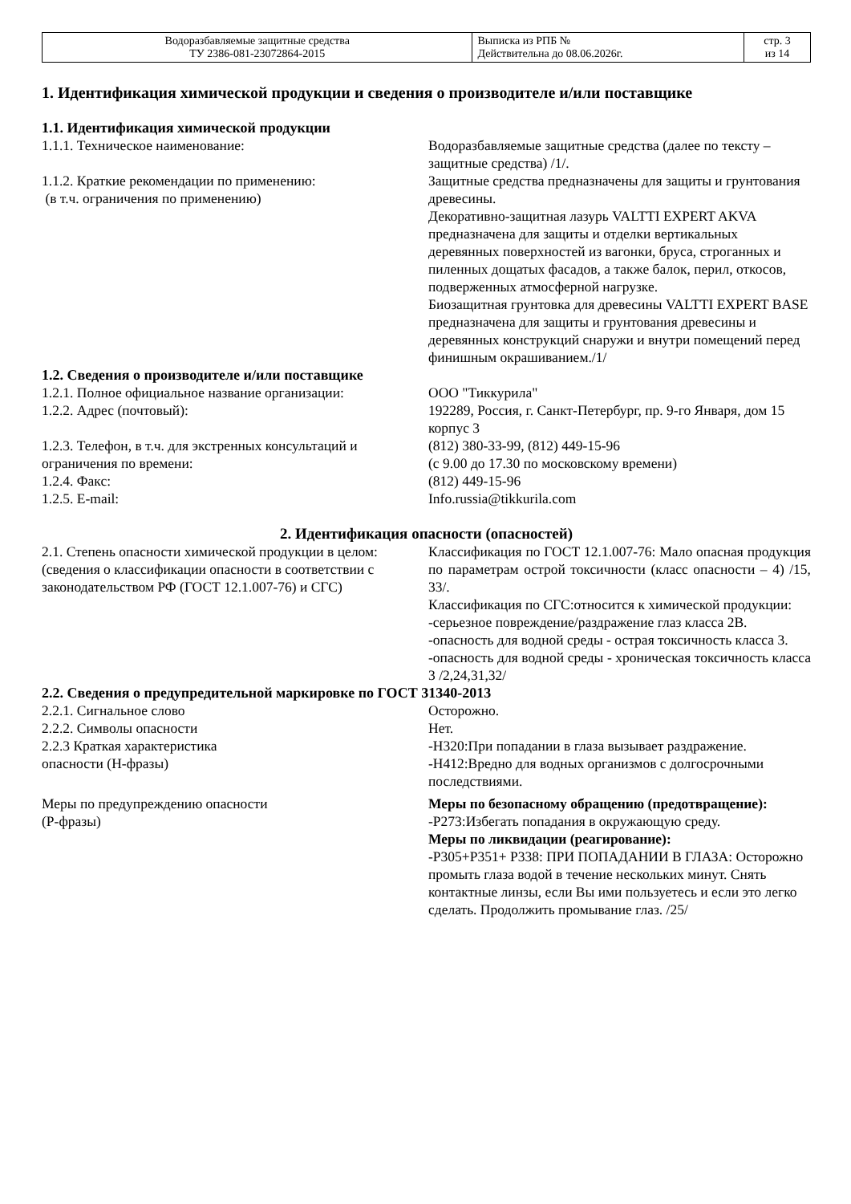| Водоразбавляемые защитные средства ТУ 2386-081-23072864-2015 | Выписка из РПБ № Действительна до 08.06.2026г. | стр. 3 из 14 |
1. Идентификация химической продукции и сведения о производителе и/или поставщике
1.1. Идентификация химической продукции
1.1.1. Техническое наименование: Водоразбавляемые защитные средства (далее по тексту – защитные средства) /1/.
1.1.2. Краткие рекомендации по применению:
(в т.ч. ограничения по применению)
Защитные средства предназначены для защиты и грунтования древесины.
Декоративно-защитная лазурь VALTTI EXPERT AKVA предназначена для защиты и отделки вертикальных деревянных поверхностей из вагонки, бруса, строганных и пиленных дощатых фасадов, а также балок, перил, откосов, подверженных атмосферной нагрузке.
Биозащитная грунтовка для древесины VALTTI EXPERT BASE предназначена для защиты и грунтования древесины и деревянных конструкций снаружи и внутри помещений перед финишным окрашиванием./1/
1.2. Сведения о производителе и/или поставщике
1.2.1. Полное официальное название организации:
ООО "Тиккурила"
1.2.2. Адрес (почтовый): 192289, Россия, г. Санкт-Петербург, пр. 9-го Января, дом 15 корпус 3
1.2.3. Телефон, в т.ч. для экстренных консультаций и ограничения по времени:
(812) 380-33-99, (812) 449-15-96
(с 9.00 до 17.30 по московскому времени)
1.2.4. Факс: (812) 449-15-96
1.2.5. E-mail: Info.russia@tikkurila.com
2. Идентификация опасности (опасностей)
2.1. Степень опасности химической продукции в целом:
(сведения о классификации опасности в соответствии с законодательством РФ (ГОСТ 12.1.007-76) и СГС)
Классификация по ГОСТ 12.1.007-76: Мало опасная продукция по параметрам острой токсичности (класс опасности – 4) /15, 33/.
Классификация по СГС:относится к химической продукции:
-серьезное повреждение/раздражение глаз класса 2В.
-опасность для водной среды - острая токсичность класса 3.
-опасность для водной среды - хроническая токсичность класса 3 /2,24,31,32/
2.2. Сведения о предупредительной маркировке по ГОСТ 31340-2013
2.2.1. Сигнальное слово Осторожно.
2.2.2. Символы опасности Нет.
2.2.3 Краткая характеристика
опасности (Н-фразы)
-H320:При попадании в глаза вызывает раздражение.
-H412:Вредно для водных организмов с долгосрочными последствиями.
Меры по предупреждению опасности
(Р-фразы)
Меры по безопасному обращению (предотвращение):
-Р273:Избегать попадания в окружающую среду.
Меры по ликвидации (реагирование):
-Р305+Р351+ Р338: ПРИ ПОПАДАНИИ В ГЛАЗА: Осторожно промыть глаза водой в течение нескольких минут. Снять контактные линзы, если Вы ими пользуетесь и если это легко сделать. Продолжить промывание глаз. /25/